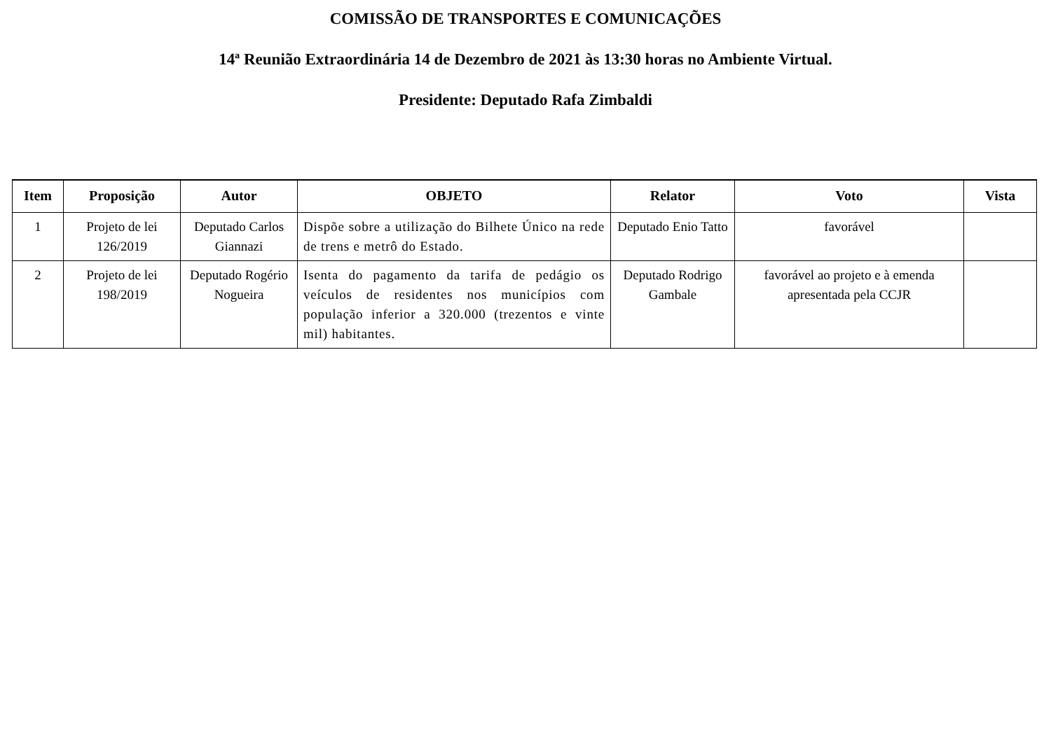COMISSÃO DE TRANSPORTES E COMUNICAÇÕES
14ª Reunião Extraordinária 14 de Dezembro de 2021 às 13:30 horas no Ambiente Virtual.
Presidente: Deputado Rafa Zimbaldi
| Item | Proposição | Autor | OBJETO | Relator | Voto | Vista |
| --- | --- | --- | --- | --- | --- | --- |
| 1 | Projeto de lei 126/2019 | Deputado Carlos Giannazi | Dispõe sobre a utilização do Bilhete Único na rede de trens e metrô do Estado. | Deputado Enio Tatto | favorável | |
| 2 | Projeto de lei 198/2019 | Deputado Rogério Nogueira | Isenta do pagamento da tarifa de pedágio os veículos de residentes nos municípios com população inferior a 320.000 (trezentos e vinte mil) habitantes. | Deputado Rodrigo Gambale | favorável ao projeto e à emenda apresentada pela CCJR | |